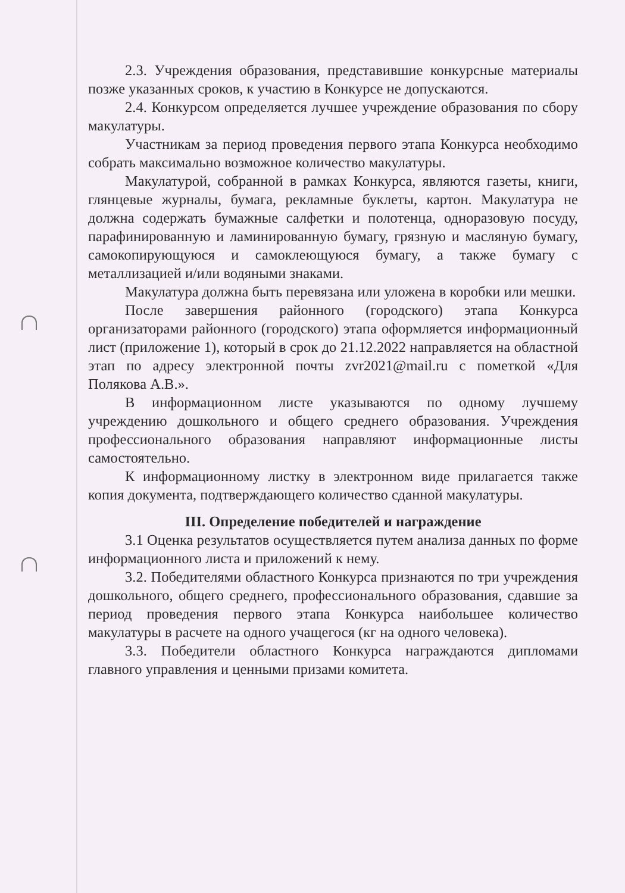2.3. Учреждения образования, представившие конкурсные материалы позже указанных сроков, к участию в Конкурсе не допускаются.
2.4. Конкурсом определяется лучшее учреждение образования по сбору макулатуры.
Участникам за период проведения первого этапа Конкурса необходимо собрать максимально возможное количество макулатуры.
Макулатурой, собранной в рамках Конкурса, являются газеты, книги, глянцевые журналы, бумага, рекламные буклеты, картон. Макулатура не должна содержать бумажные салфетки и полотенца, одноразовую посуду, парафинированную и ламинированную бумагу, грязную и масляную бумагу, самокопирующуюся и самоклеющуюся бумагу, а также бумагу с металлизацией и/или водяными знаками.
Макулатура должна быть перевязана или уложена в коробки или мешки.
После завершения районного (городского) этапа Конкурса организаторами районного (городского) этапа оформляется информационный лист (приложение 1), который в срок до 21.12.2022 направляется на областной этап по адресу электронной почты zvr2021@mail.ru с пометкой «Для Полякова А.В.».
В информационном листе указываются по одному лучшему учреждению дошкольного и общего среднего образования. Учреждения профессионального образования направляют информационные листы самостоятельно.
К информационному листку в электронном виде прилагается также копия документа, подтверждающего количество сданной макулатуры.
III. Определение победителей и награждение
3.1 Оценка результатов осуществляется путем анализа данных по форме информационного листа и приложений к нему.
3.2. Победителями областного Конкурса признаются по три учреждения дошкольного, общего среднего, профессионального образования, сдавшие за период проведения первого этапа Конкурса наибольшее количество макулатуры в расчете на одного учащегося (кг на одного человека).
3.3. Победители областного Конкурса награждаются дипломами главного управления и ценными призами комитета.